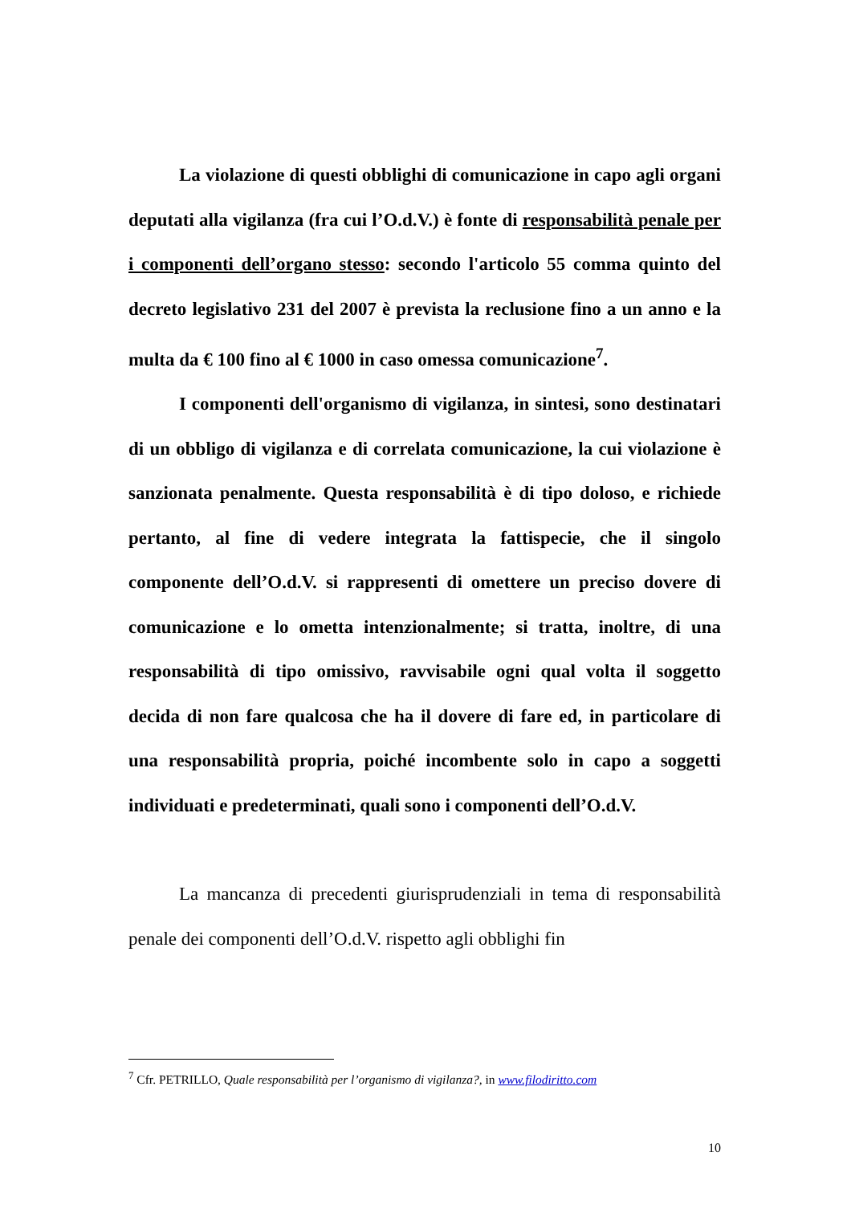La violazione di questi obblighi di comunicazione in capo agli organi deputati alla vigilanza (fra cui l’O.d.V.) è fonte di responsabilità penale per i componenti dell’organo stesso: secondo l'articolo 55 comma quinto del decreto legislativo 231 del 2007 è prevista la reclusione fino a un anno e la multa da € 100 fino al € 1000 in caso omessa comunicazione<sup>7</sup>.
I componenti dell'organismo di vigilanza, in sintesi, sono destinatari di un obbligo di vigilanza e di correlata comunicazione, la cui violazione è sanzionata penalmente. Questa responsabilità è di tipo doloso, e richiede pertanto, al fine di vedere integrata la fattispecie, che il singolo componente dell’O.d.V. si rappresenti di omettere un preciso dovere di comunicazione e lo ometta intenzionalmente; si tratta, inoltre, di una responsabilità di tipo omissivo, ravvisabile ogni qual volta il soggetto decida di non fare qualcosa che ha il dovere di fare ed, in particolare di una responsabilità propria, poiché incombente solo in capo a soggetti individuati e predeterminati, quali sono i componenti dell’O.d.V.
La mancanza di precedenti giurisprudenziali in tema di responsabilità penale dei componenti dell’O.d.V. rispetto agli obblighi fin
<sup>7</sup> Cfr. PETRILLO, Quale responsabilità per l’organismo di vigilanza?, in www.filodiritto.com
10